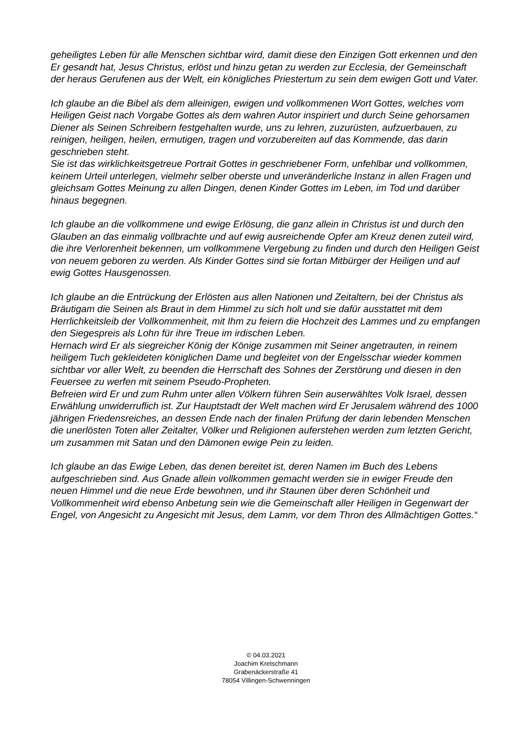geheiligtes Leben für alle Menschen sichtbar wird, damit diese den Einzigen Gott erkennen und den Er gesandt hat, Jesus Christus, erlöst und hinzu getan zu werden zur Ecclesia, der Gemeinschaft der heraus Gerufenen aus der Welt, ein königliches Priestertum zu sein dem ewigen Gott und Vater.
Ich glaube an die Bibel als dem alleinigen, ewigen und vollkommenen Wort Gottes, welches vom Heiligen Geist nach Vorgabe Gottes als dem wahren Autor inspiriert und durch Seine gehorsamen Diener als Seinen Schreibern festgehalten wurde, uns zu lehren, zuzurüsten, aufzuerbauen, zu reinigen, heiligen, heilen, ermutigen, tragen und vorzubereiten auf das Kommende, das darin geschrieben steht.
Sie ist das wirklichkeitsgetreue Portrait Gottes in geschriebener Form, unfehlbar und vollkommen, keinem Urteil unterlegen, vielmehr selber oberste und unveränderliche Instanz in allen Fragen und gleichsam Gottes Meinung zu allen Dingen, denen Kinder Gottes im Leben, im Tod und darüber hinaus begegnen.
Ich glaube an die vollkommene und ewige Erlösung, die ganz allein in Christus ist und durch den Glauben an das einmalig vollbrachte und auf ewig ausreichende Opfer am Kreuz denen zuteil wird, die ihre Verlorenheit bekennen, um vollkommene Vergebung zu finden und durch den Heiligen Geist von neuem geboren zu werden. Als Kinder Gottes sind sie fortan Mitbürger der Heiligen und auf ewig Gottes Hausgenossen.
Ich glaube an die Entrückung der Erlösten aus allen Nationen und Zeitaltern, bei der Christus als Bräutigam die Seinen als Braut in dem Himmel zu sich holt und sie dafür ausstattet mit dem Herrlichkeitsleib der Vollkommenheit, mit Ihm zu feiern die Hochzeit des Lammes und zu empfangen den Siegespreis als Lohn für ihre Treue im irdischen Leben.
Hernach wird Er als siegreicher König der Könige zusammen mit Seiner angetrauten, in reinem heiligem Tuch gekleideten königlichen Dame und begleitet von der Engelsschar wieder kommen sichtbar vor aller Welt, zu beenden die Herrschaft des Sohnes der Zerstörung und diesen in den Feuersee zu werfen mit seinem Pseudo-Propheten.
Befreien wird Er und zum Ruhm unter allen Völkern führen Sein auserwähltes Volk Israel, dessen Erwählung unwiderruflich ist. Zur Hauptstadt der Welt machen wird Er Jerusalem während des 1000 jährigen Friedensreiches, an dessen Ende nach der finalen Prüfung der darin lebenden Menschen die unerlösten Toten aller Zeitalter, Völker und Religionen auferstehen werden zum letzten Gericht, um zusammen mit Satan und den Dämonen ewige Pein zu leiden.
Ich glaube an das Ewige Leben, das denen bereitet ist, deren Namen im Buch des Lebens aufgeschrieben sind. Aus Gnade allein vollkommen gemacht werden sie in ewiger Freude den neuen Himmel und die neue Erde bewohnen, und ihr Staunen über deren Schönheit und Vollkommenheit wird ebenso Anbetung sein wie die Gemeinschaft aller Heiligen in Gegenwart der Engel, von Angesicht zu Angesicht mit Jesus, dem Lamm, vor dem Thron des Allmächtigen Gottes.“
© 04.03.2021
Joachim Kretschmann
Grabenäckerstraße 41
78054 Villingen-Schwenningen